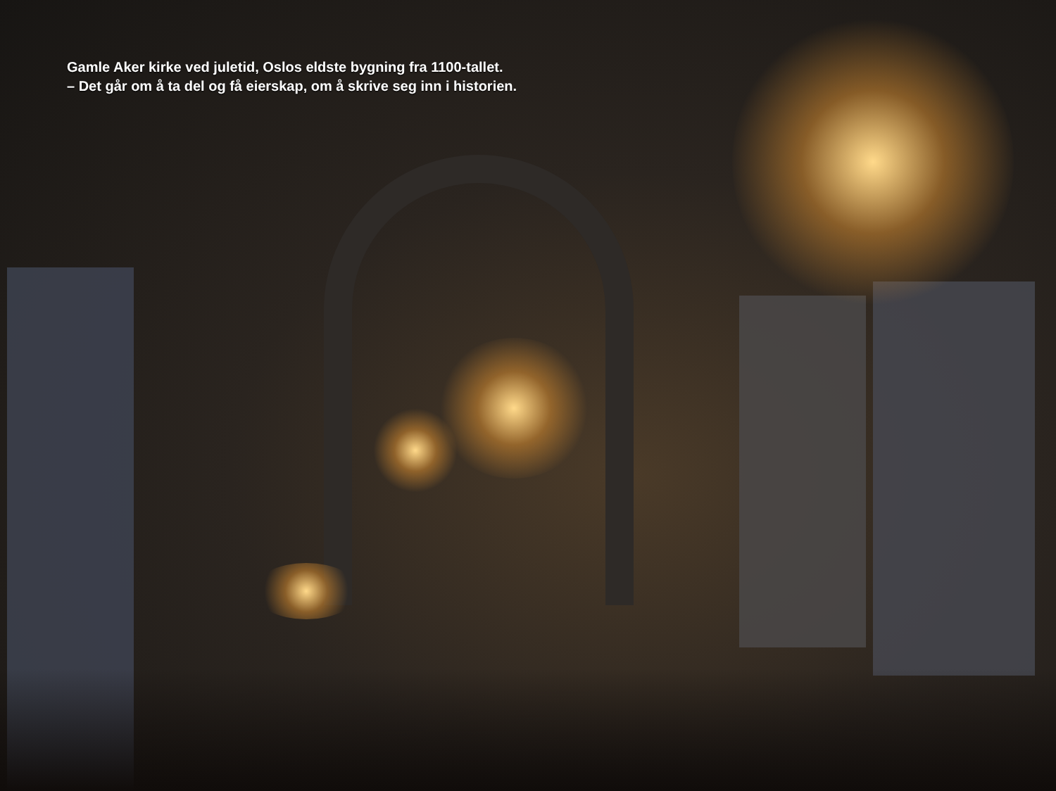Gamle Aker kirke ved juletid, Oslos eldste bygning fra 1100-tallet.
– Det går om å ta del og få eierskap, om å skrive seg inn i historien.